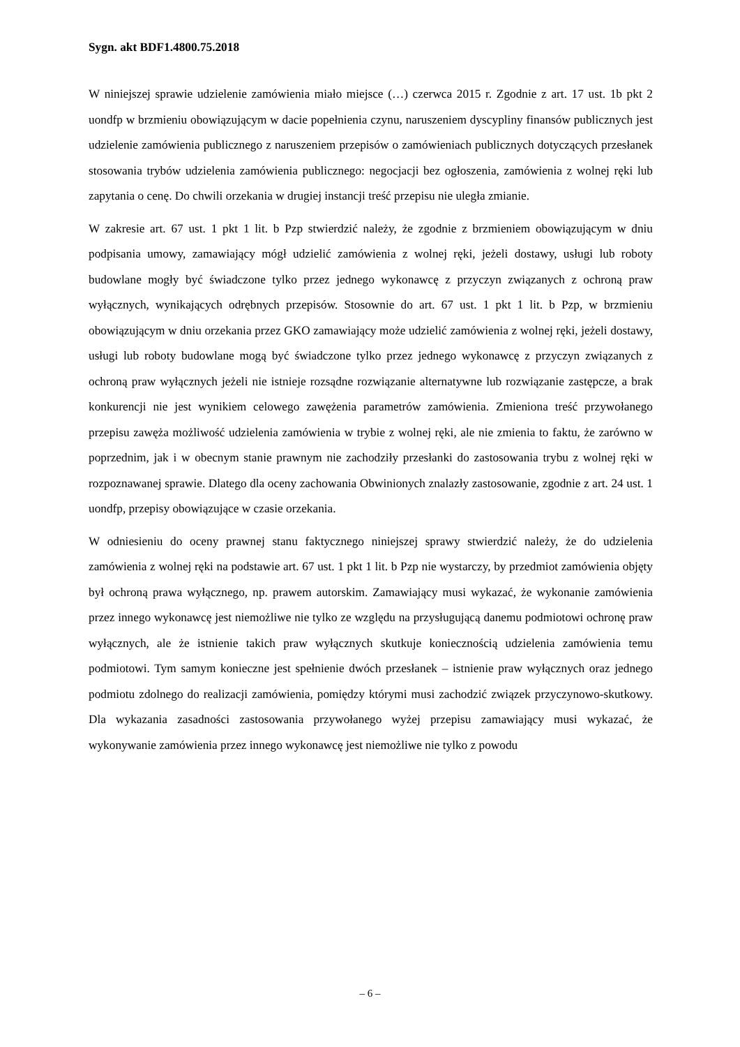Sygn. akt BDF1.4800.75.2018
W niniejszej sprawie udzielenie zamówienia miało miejsce (…) czerwca 2015 r. Zgodnie z art. 17 ust. 1b pkt 2 uondfp w brzmieniu obowiązującym w dacie popełnienia czynu, naruszeniem dyscypliny finansów publicznych jest udzielenie zamówienia publicznego z naruszeniem przepisów o zamówieniach publicznych dotyczących przesłanek stosowania trybów udzielenia zamówienia publicznego: negocjacji bez ogłoszenia, zamówienia z wolnej ręki lub zapytania o cenę. Do chwili orzekania w drugiej instancji treść przepisu nie uległa zmianie.
W zakresie art. 67 ust. 1 pkt 1 lit. b Pzp stwierdzić należy, że zgodnie z brzmieniem obowiązującym w dniu podpisania umowy, zamawiający mógł udzielić zamówienia z wolnej ręki, jeżeli dostawy, usługi lub roboty budowlane mogły być świadczone tylko przez jednego wykonawcę z przyczyn związanych z ochroną praw wyłącznych, wynikających odrębnych przepisów. Stosownie do art. 67 ust. 1 pkt 1 lit. b Pzp, w brzmieniu obowiązującym w dniu orzekania przez GKO zamawiający może udzielić zamówienia z wolnej ręki, jeżeli dostawy, usługi lub roboty budowlane mogą być świadczone tylko przez jednego wykonawcę z przyczyn związanych z ochroną praw wyłącznych jeżeli nie istnieje rozsądne rozwiązanie alternatywne lub rozwiązanie zastępcze, a brak konkurencji nie jest wynikiem celowego zawężenia parametrów zamówienia. Zmieniona treść przywołanego przepisu zawęża możliwość udzielenia zamówienia w trybie z wolnej ręki, ale nie zmienia to faktu, że zarówno w poprzednim, jak i w obecnym stanie prawnym nie zachodziły przesłanki do zastosowania trybu z wolnej ręki w rozpoznawanej sprawie. Dlatego dla oceny zachowania Obwinionych znalazły zastosowanie, zgodnie z art. 24 ust. 1 uondfp, przepisy obowiązujące w czasie orzekania.
W odniesieniu do oceny prawnej stanu faktycznego niniejszej sprawy stwierdzić należy, że do udzielenia zamówienia z wolnej ręki na podstawie art. 67 ust. 1 pkt 1 lit. b Pzp nie wystarczy, by przedmiot zamówienia objęty był ochroną prawa wyłącznego, np. prawem autorskim. Zamawiający musi wykazać, że wykonanie zamówienia przez innego wykonawcę jest niemożliwe nie tylko ze względu na przysługującą danemu podmiotowi ochronę praw wyłącznych, ale że istnienie takich praw wyłącznych skutkuje koniecznością udzielenia zamówienia temu podmiotowi. Tym samym konieczne jest spełnienie dwóch przesłanek – istnienie praw wyłącznych oraz jednego podmiotu zdolnego do realizacji zamówienia, pomiędzy którymi musi zachodzić związek przyczynowo-skutkowy. Dla wykazania zasadności zastosowania przywołanego wyżej przepisu zamawiający musi wykazać, że wykonywanie zamówienia przez innego wykonawcę jest niemożliwe nie tylko z powodu
– 6 –